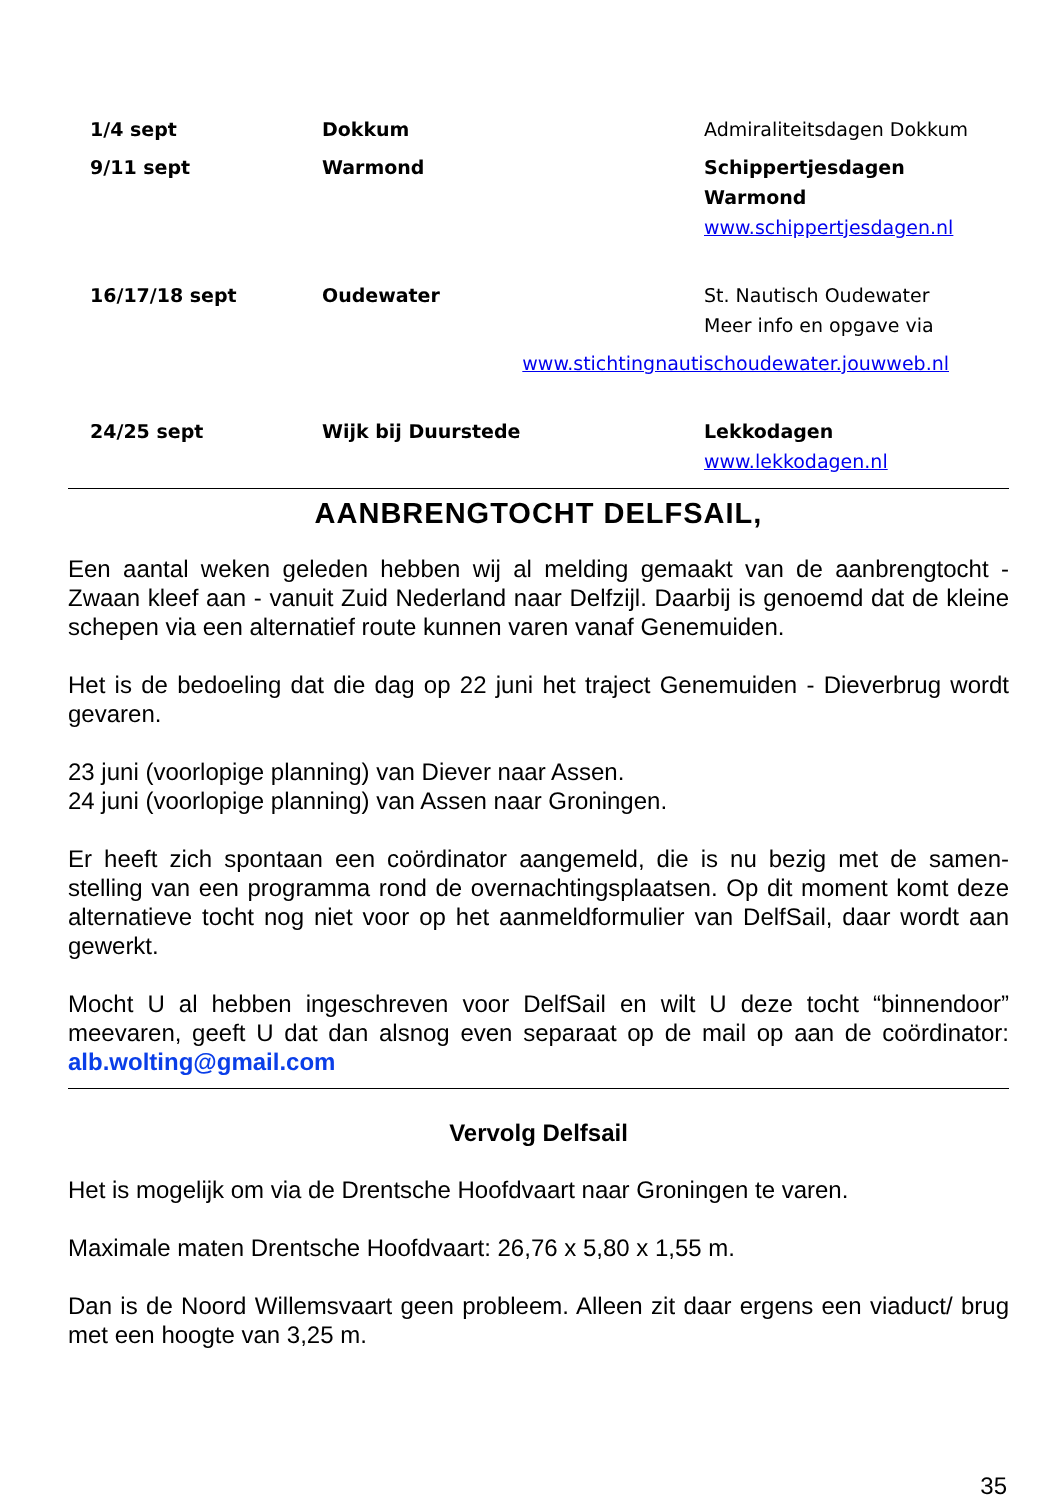| 1/4 sept | Dokkum | Admiraliteitsdagen Dokkum |
| 9/11 sept | Warmond | Schippertjesdagen Warmond www.schippertjesdagen.nl |
| 16/17/18 sept | Oudewater | St. Nautisch Oudewater Meer info en opgave via |
| | www.stichtingnautischoudewater.jouwweb.nl | |
| 24/25 sept | Wijk bij Duurstede | Lekkodagen www.lekkodagen.nl |
AANBRENGTOCHT DELFSAIL,
Een aantal weken geleden hebben wij al melding gemaakt van de aanbrengtocht - Zwaan kleef aan - vanuit Zuid Nederland naar Delfzijl. Daarbij is genoemd dat de kleine schepen via een alternatief route kunnen varen vanaf Genemuiden.
Het is de bedoeling dat die dag op 22 juni het traject Genemuiden - Dieverbrug wordt gevaren.
23 juni (voorlopige planning) van Diever naar Assen.
24 juni (voorlopige planning) van Assen naar Groningen.
Er heeft zich spontaan een coördinator aangemeld, die is nu bezig met de samen-stelling van een programma rond de overnachtingsplaatsen. Op dit moment komt deze alternatieve tocht nog niet voor op het aanmeldformulier van DelfSail, daar wordt aan gewerkt.
Mocht U al hebben ingeschreven voor DelfSail en wilt U deze tocht “binnendoor” meevaren, geeft U dat dan alsnog even separaat op de mail op aan de coördinator: alb.wolting@gmail.com
Vervolg Delfsail
Het is mogelijk om via de Drentsche Hoofdvaart naar Groningen te varen.
Maximale maten Drentsche Hoofdvaart: 26,76 x 5,80 x 1,55 m.
Dan is de Noord Willemsvaart geen probleem. Alleen zit daar ergens een viaduct/ brug met een hoogte van 3,25 m.
35